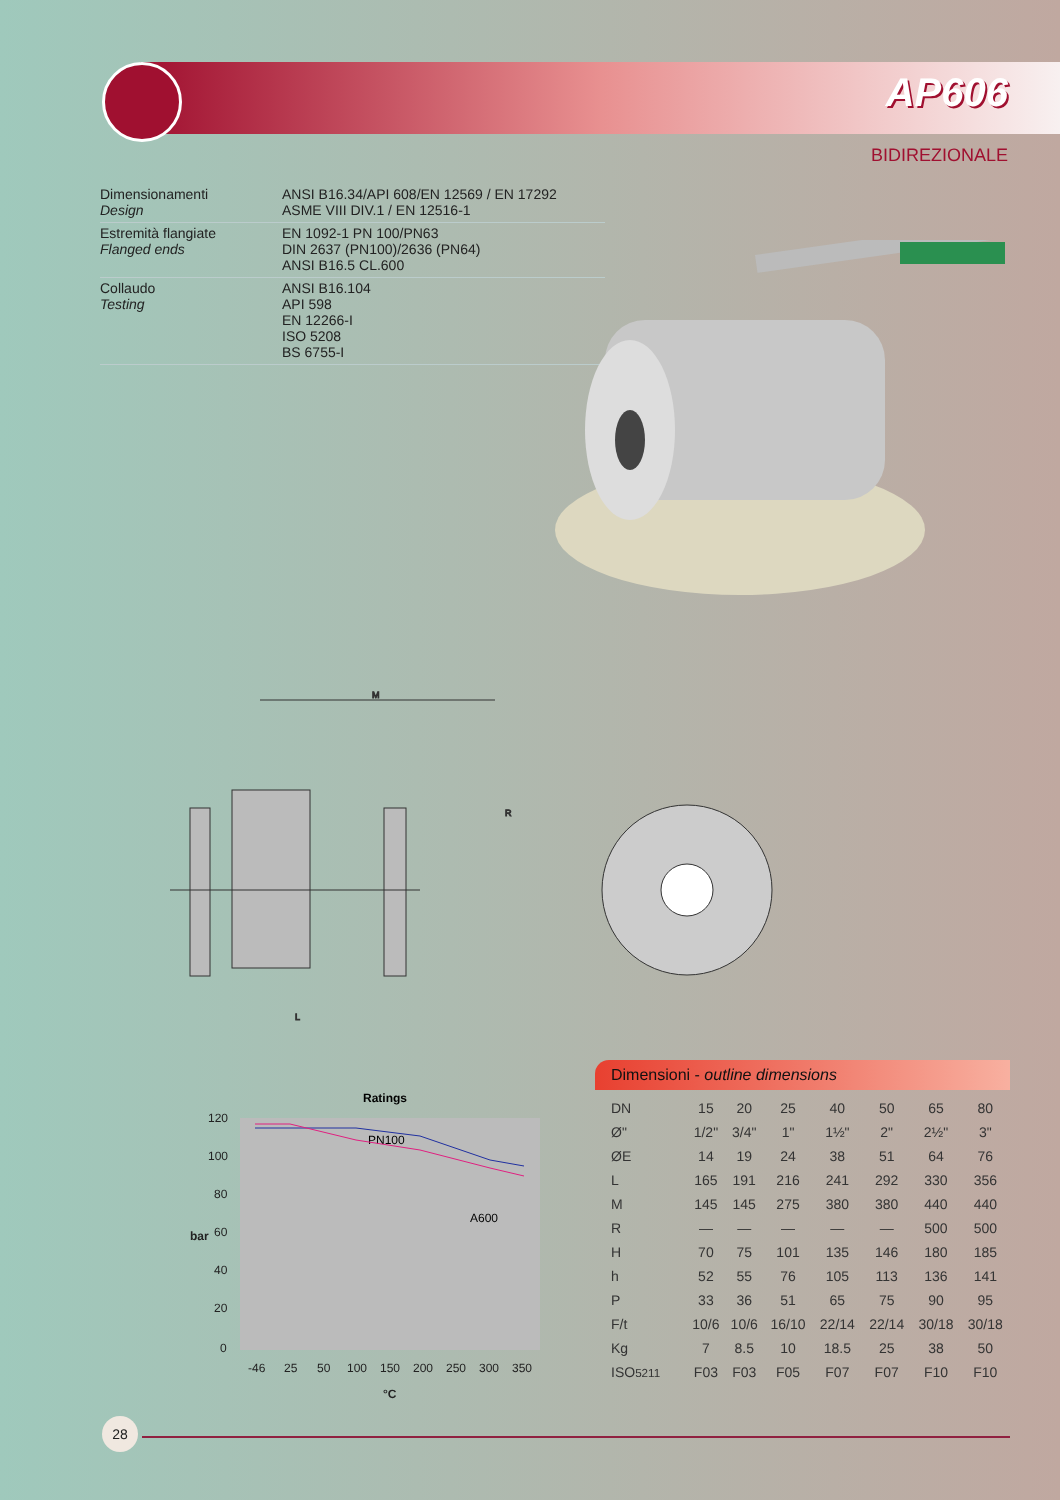AP606
BIDIREZIONALE
Dimensionamenti
Design
ANSI B16.34/API 608/EN 12569 / EN 17292
ASME VIII DIV.1 / EN 12516-1
Estremità flangiate
Flanged ends
EN 1092-1 PN 100/PN63
DIN 2637 (PN100)/2636 (PN64)
ANSI B16.5 CL.600
Collaudo
Testing
ANSI B16.104
API 598
EN 12266-I
ISO 5208
BS 6755-I
M
L
R
Ratings
PN100
A600
120
100
80
60
40
20
0
bar
-46
25
50
100
150
200
250
300
350
°C
Dimensioni - outline dimensions
| DN | 15 | 20 | 25 | 40 | 50 | 65 | 80 |
| Ø" | 1/2" | 3/4" | 1" | 1½" | 2" | 2½" | 3" |
| ØE | 14 | 19 | 24 | 38 | 51 | 64 | 76 |
| L | 165 | 191 | 216 | 241 | 292 | 330 | 356 |
| M | 145 | 145 | 275 | 380 | 380 | 440 | 440 |
| R | — | — | — | — | — | 500 | 500 |
| H | 70 | 75 | 101 | 135 | 146 | 180 | 185 |
| h | 52 | 55 | 76 | 105 | 113 | 136 | 141 |
| P | 33 | 36 | 51 | 65 | 75 | 90 | 95 |
| F/t | 10/6 | 10/6 | 16/10 | 22/14 | 22/14 | 30/18 | 30/18 |
| Kg | 7 | 8.5 | 10 | 18.5 | 25 | 38 | 50 |
| ISO 5211 | F03 | F03 | F05 | F07 | F07 | F10 | F10 |
28